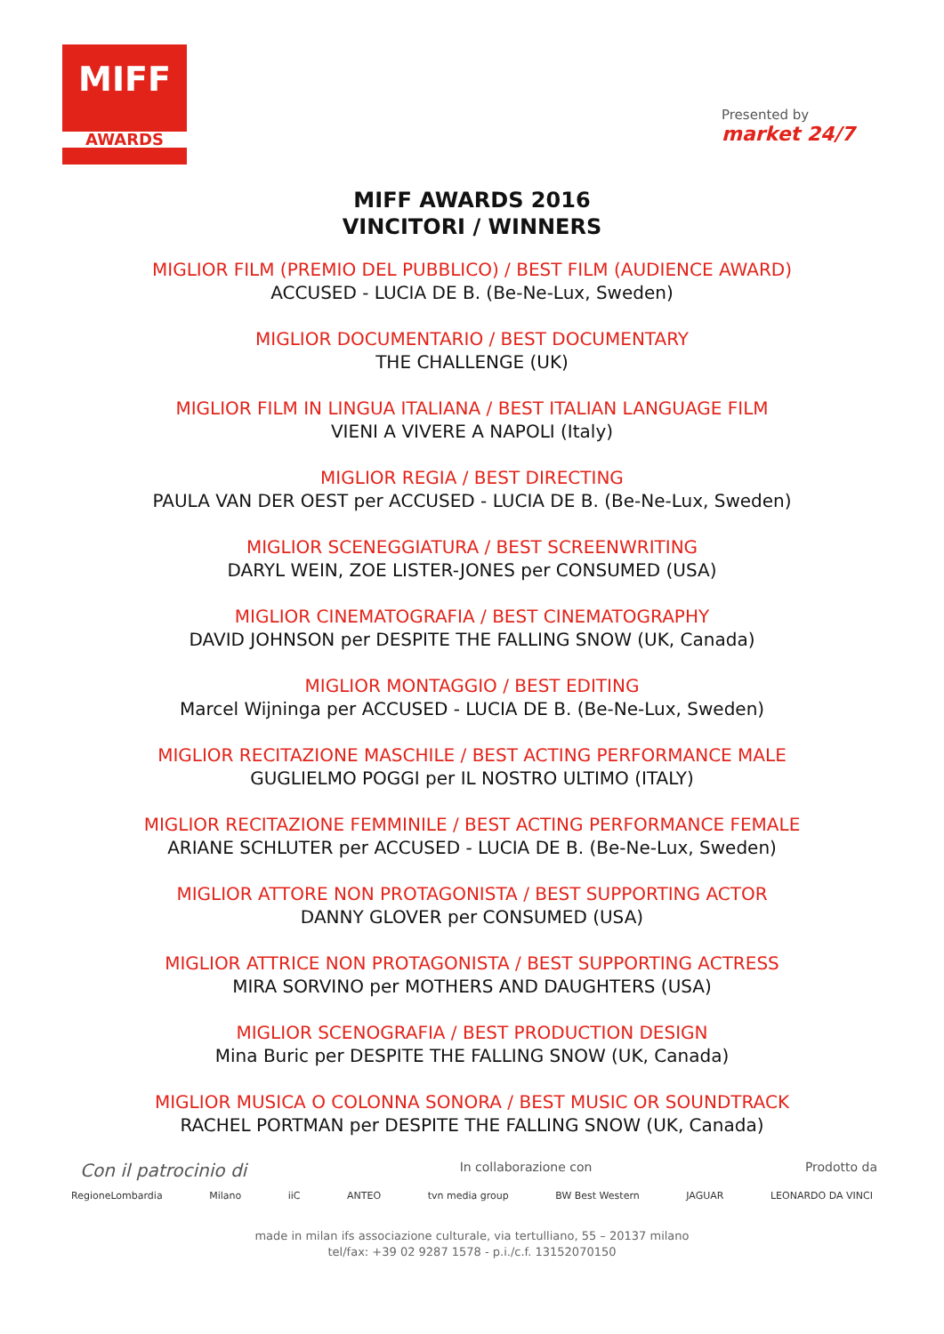MIFF
AWARDS
Presented by
market 24/7
MIFF AWARDS 2016
VINCITORI / WINNERS
MIGLIOR FILM (PREMIO DEL PUBBLICO) / BEST FILM (AUDIENCE AWARD)
ACCUSED - LUCIA DE B. (Be-Ne-Lux, Sweden)
MIGLIOR DOCUMENTARIO / BEST DOCUMENTARY
THE CHALLENGE (UK)
MIGLIOR FILM IN LINGUA ITALIANA / BEST ITALIAN LANGUAGE FILM
VIENI A VIVERE A NAPOLI (Italy)
MIGLIOR REGIA / BEST DIRECTING
PAULA VAN DER OEST per ACCUSED - LUCIA DE B. (Be-Ne-Lux, Sweden)
MIGLIOR SCENEGGIATURA / BEST SCREENWRITING
DARYL WEIN, ZOE LISTER-JONES per CONSUMED (USA)
MIGLIOR CINEMATOGRAFIA / BEST CINEMATOGRAPHY
DAVID JOHNSON per DESPITE THE FALLING SNOW (UK, Canada)
MIGLIOR MONTAGGIO / BEST EDITING
Marcel Wijninga per ACCUSED - LUCIA DE B. (Be-Ne-Lux, Sweden)
MIGLIOR RECITAZIONE MASCHILE / BEST ACTING PERFORMANCE MALE
GUGLIELMO POGGI per IL NOSTRO ULTIMO (ITALY)
MIGLIOR RECITAZIONE FEMMINILE / BEST ACTING PERFORMANCE FEMALE
ARIANE SCHLUTER per ACCUSED - LUCIA DE B. (Be-Ne-Lux, Sweden)
MIGLIOR ATTORE NON PROTAGONISTA / BEST SUPPORTING ACTOR
DANNY GLOVER per CONSUMED (USA)
MIGLIOR ATTRICE NON PROTAGONISTA / BEST SUPPORTING ACTRESS
MIRA SORVINO per MOTHERS AND DAUGHTERS (USA)
MIGLIOR SCENOGRAFIA / BEST PRODUCTION DESIGN
Mina Buric per DESPITE THE FALLING SNOW (UK, Canada)
MIGLIOR MUSICA O COLONNA SONORA / BEST MUSIC OR SOUNDTRACK
RACHEL PORTMAN per DESPITE THE FALLING SNOW (UK, Canada)
Con il patrocinio di In collaborazione con Prodotto da
RegioneLombardia Milano iiC ANTEO tvn media group BW Best Western JAGUAR LEONARDO DA VINCI
made in milan ifs associazione culturale, via tertulliano, 55 – 20137 milano
tel/fax: +39 02 9287 1578 - p.i./c.f. 13152070150